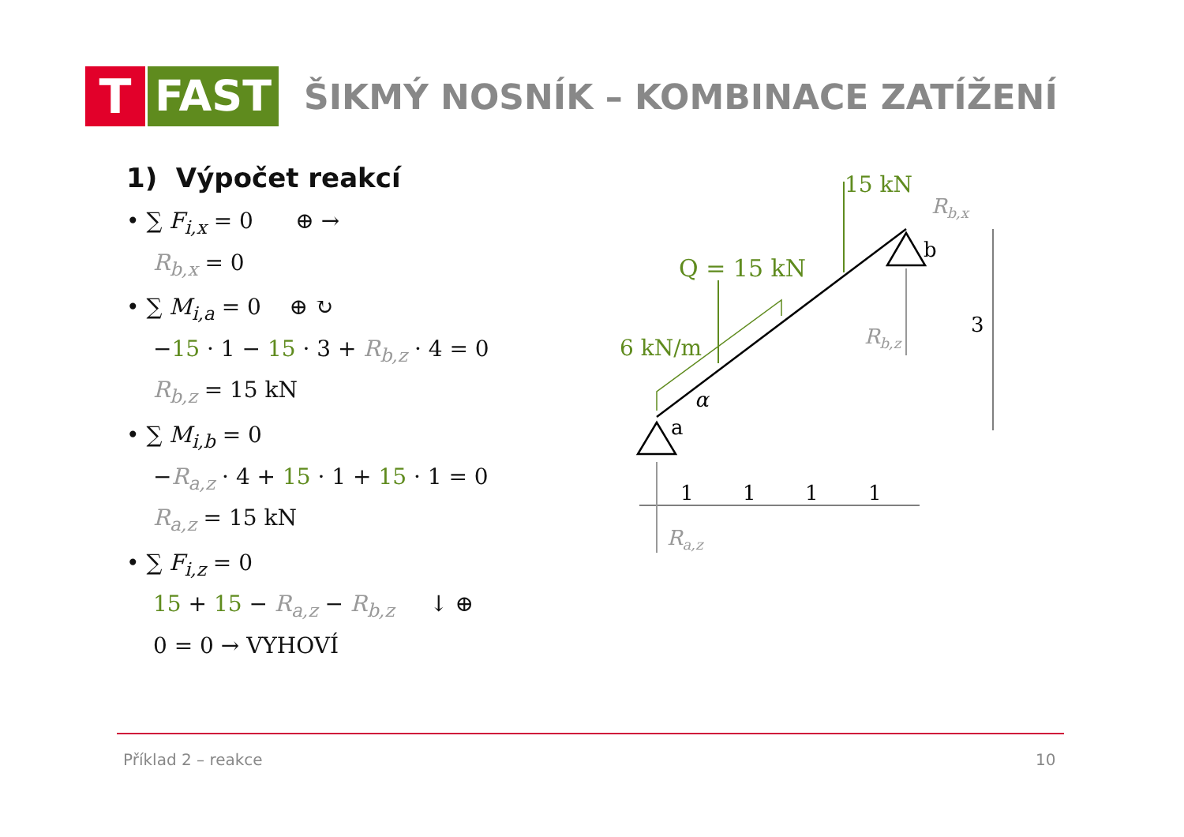T FAST
ŠIKMÝ NOSNÍK – KOMBINACE ZATÍŽENÍ
1) Výpočet reakcí
• ∑ F<sub>i,x</sub> = 0 ⊕ →
R<sub>b,x</sub> = 0
• ∑ M<sub>i,a</sub> = 0 ⊕ ↻
−15 · 1 − 15 · 3 + R<sub>b,z</sub> · 4 = 0
R<sub>b,z</sub> = 15 kN
• ∑ M<sub>i,b</sub> = 0
−R<sub>a,z</sub> · 4 + 15 · 1 + 15 · 1 = 0
R<sub>a,z</sub> = 15 kN
• ∑ F<sub>i,z</sub> = 0
15 + 15 − R<sub>a,z</sub> − R<sub>b,z</sub> ↓ ⊕
0 = 0 → VYHOVÍ
15 kN
Rb,x
b
Q = 15 kN
6 kN/m
Rb,z
3
α
a
1
1
1
1
Ra,z
Příklad 2 – reakce 10